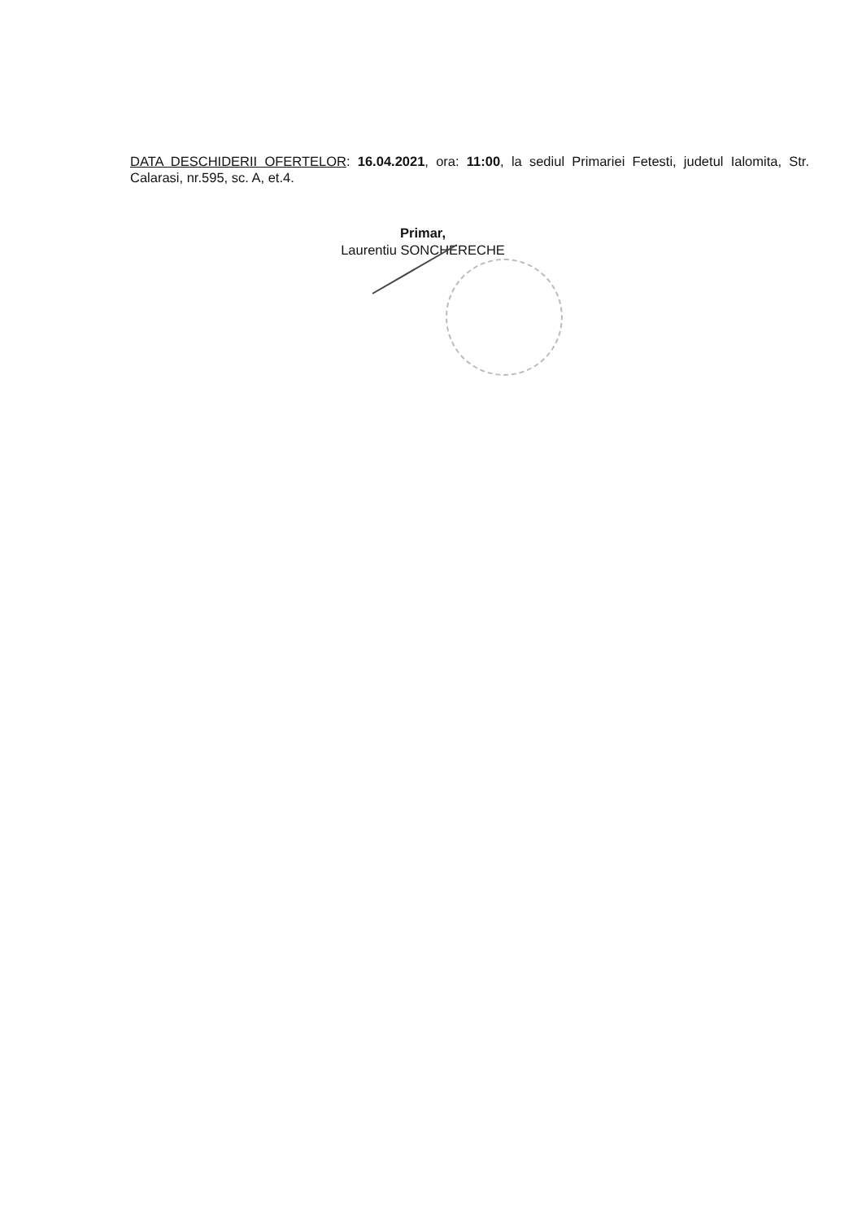DATA DESCHIDERII OFERTELOR: 16.04.2021, ora: 11:00, la sediul Primariei Fetesti, judetul Ialomita, Str. Calarasi, nr.595, sc. A, et.4.
Primar,
Laurentiu SONCHERECHE